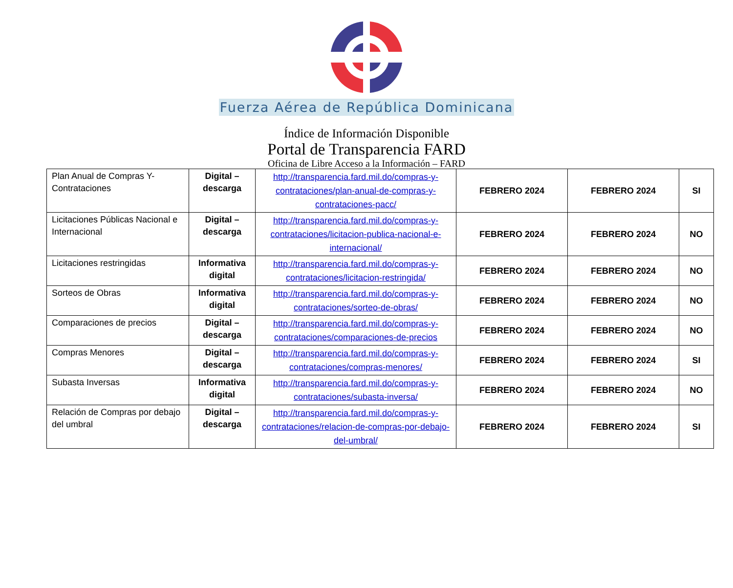Fuerza Aérea de República Dominicana
Índice de Información Disponible
Portal de Transparencia FARD
Oficina de Libre Acceso a la Información – FARD
| Plan Anual de Compras Y-Contrataciones | Digital – descarga | http://transparencia.fard.mil.do/compras-y-contrataciones/plan-anual-de-compras-y-contrataciones-pacc/ | FEBRERO 2024 | FEBRERO 2024 | SI |
| Licitaciones Públicas Nacional e Internacional | Digital – descarga | http://transparencia.fard.mil.do/compras-y-contrataciones/licitacion-publica-nacional-e-internacional/ | FEBRERO 2024 | FEBRERO 2024 | NO |
| Licitaciones restringidas | Informativa digital | http://transparencia.fard.mil.do/compras-y-contrataciones/licitacion-restringida/ | FEBRERO 2024 | FEBRERO 2024 | NO |
| Sorteos de Obras | Informativa digital | http://transparencia.fard.mil.do/compras-y-contrataciones/sorteo-de-obras/ | FEBRERO 2024 | FEBRERO 2024 | NO |
| Comparaciones de precios | Digital – descarga | http://transparencia.fard.mil.do/compras-y-contrataciones/comparaciones-de-precios | FEBRERO 2024 | FEBRERO 2024 | NO |
| Compras Menores | Digital – descarga | http://transparencia.fard.mil.do/compras-y-contrataciones/compras-menores/ | FEBRERO 2024 | FEBRERO 2024 | SI |
| Subasta Inversas | Informativa digital | http://transparencia.fard.mil.do/compras-y-contrataciones/subasta-inversa/ | FEBRERO 2024 | FEBRERO 2024 | NO |
| Relación de Compras por debajo del umbral | Digital – descarga | http://transparencia.fard.mil.do/compras-y-contrataciones/relacion-de-compras-por-debajo-del-umbral/ | FEBRERO 2024 | FEBRERO 2024 | SI |